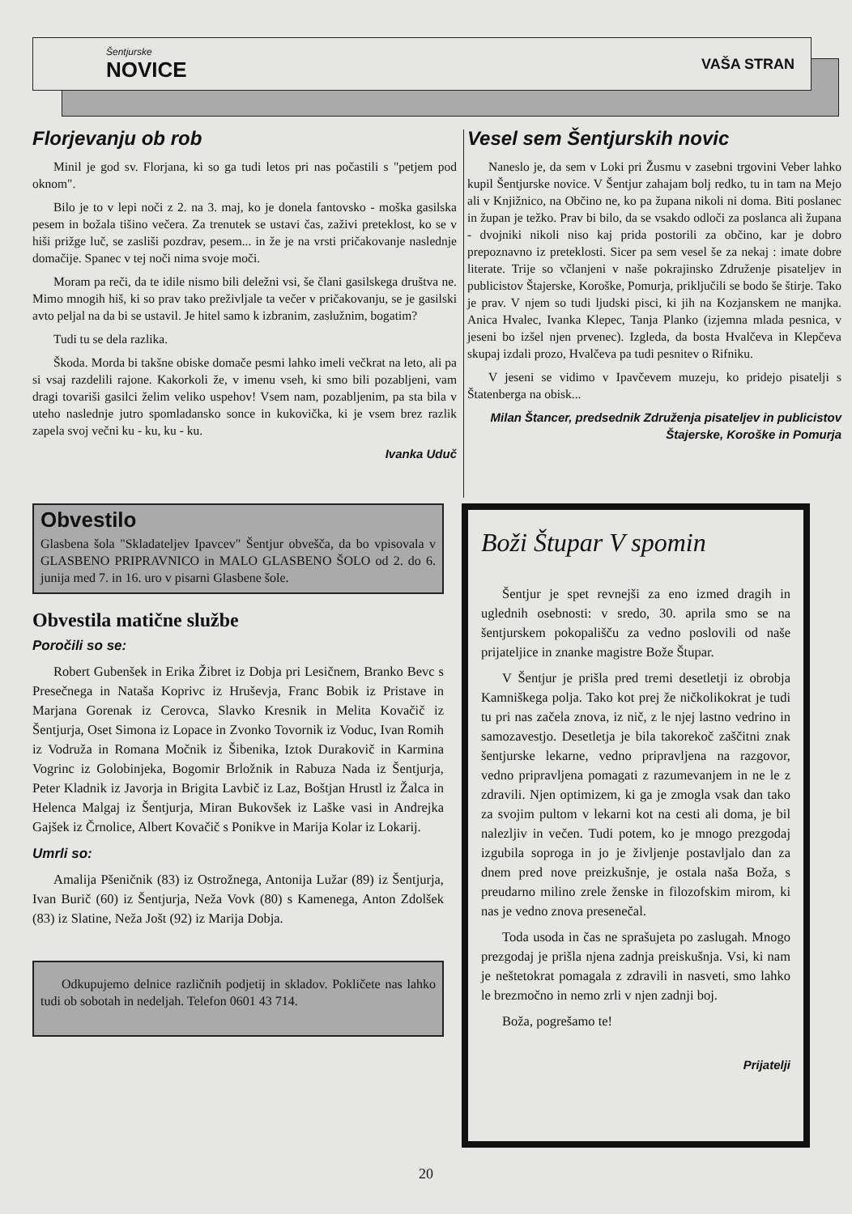Šentjurske
NOVICE
VAŠA STRAN
Florjevanju ob rob
Minil je god sv. Florjana, ki so ga tudi letos pri nas počastili s "petjem pod oknom".
Bilo je to v lepi noči z 2. na 3. maj, ko je donela fantovsko - moška gasilska pesem in božala tišino večera. Za trenutek se ustavi čas, zaživi preteklost, ko se v hiši prižge luč, se zasliši pozdrav, pesem... in že je na vrsti pričakovanje naslednje domačije. Spanec v tej noči nima svoje moči.
Moram pa reči, da te idile nismo bili deležni vsi, še člani gasilskega društva ne. Mimo mnogih hiš, ki so prav tako preživljale ta večer v pričakovanju, se je gasilski avto peljal na da bi se ustavil. Je hitel samo k izbranim, zaslužnim, bogatim?
Tudi tu se dela razlika.
Škoda. Morda bi takšne obiske domače pesmi lahko imeli večkrat na leto, ali pa si vsaj razdelili rajone. Kakorkoli že, v imenu vseh, ki smo bili pozabljeni, vam dragi tovariši gasilci želim veliko uspehov! Vsem nam, pozabljenim, pa sta bila v uteho naslednje jutro spomladansko sonce in kukovička, ki je vsem brez razlik zapela svoj večni ku - ku, ku - ku.
Ivanka Uduč
Vesel sem Šentjurskih novic
Naneslo je, da sem v Loki pri Žusmu v zasebni trgovini Veber lahko kupil Šentjurske novice. V Šentjur zahajam bolj redko, tu in tam na Mejo ali v Knjižnico, na Občino ne, ko pa župana nikoli ni doma. Biti poslanec in župan je težko. Prav bi bilo, da se vsakdo odloči za poslanca ali župana - dvojniki nikoli niso kaj prida postorili za občino, kar je dobro prepoznavno iz preteklosti. Sicer pa sem vesel še za nekaj : imate dobre literate. Trije so včlanjeni v naše pokrajinsko Združenje pisateljev in publicistov Štajerske, Koroške, Pomurja, priključili se bodo še štirje. Tako je prav. V njem so tudi ljudski pisci, ki jih na Kozjanskem ne manjka. Anica Hvalec, Ivanka Klepec, Tanja Planko (izjemna mlada pesnica, v jeseni bo izšel njen prvenec). Izgleda, da bosta Hvalčeva in Klepčeva skupaj izdali prozo, Hvalčeva pa tudi pesnitev o Rifniku.
V jeseni se vidimo v Ipavčevem muzeju, ko pridejo pisatelji s Štatenberga na obisk...
Milan Štancer, predsednik Združenja pisateljev in publicistov Štajerske, Koroške in Pomurja
Obvestilo
Glasbena šola "Skladateljev Ipavcev" Šentjur obvešča, da bo vpisovala v GLASBENO PRIPRAVNICO in MALO GLASBENO ŠOLO od 2. do 6. junija med 7. in 16. uro v pisarni Glasbene šole.
Obvestila matične službe
Poročili so se:
Robert Gubenšek in Erika Žibret iz Dobja pri Lesičnem, Branko Bevc s Presečnega in Nataša Koprivc iz Hruševja, Franc Bobik iz Pristave in Marjana Gorenak iz Cerovca, Slavko Kresnik in Melita Kovačič iz Šentjurja, Oset Simona iz Lopace in Zvonko Tovornik iz Voduc, Ivan Romih iz Vodruža in Romana Močnik iz Šibenika, Iztok Durakovič in Karmina Vogrinc iz Golobinjeka, Bogomir Brložnik in Rabuza Nada iz Šentjurja, Peter Kladnik iz Javorja in Brigita Lavbič iz Laz, Boštjan Hrustl iz Žalca in Helenca Malgaj iz Šentjurja, Miran Bukovšek iz Laške vasi in Andrejka Gajšek iz Črnolice, Albert Kovačič s Ponikve in Marija Kolar iz Lokarij.
Umrli so:
Amalija Pšeničnik (83) iz Ostrožnega, Antonija Lužar (89) iz Šentjurja, Ivan Burič (60) iz Šentjurja, Neža Vovk (80) s Kamenega, Anton Zdolšek (83) iz Slatine, Neža Jošt (92) iz Marija Dobja.
Odkupujemo delnice različnih podjetij in skladov. Pokličete nas lahko tudi ob sobotah in nedeljah. Telefon 0601 43 714.
Boži Štupar V spomin
Šentjur je spet revnejši za eno izmed dragih in uglednih osebnosti: v sredo, 30. aprila smo se na šentjurskem pokopališču za vedno poslovili od naše prijateljice in znanke magistre Bože Štupar.
V Šentjur je prišla pred tremi desetletji iz obrobja Kamniškega polja. Tako kot prej že ničkolikokrat je tudi tu pri nas začela znova, iz nič, z le njej lastno vedrino in samozavestjo. Desetletja je bila takorekoč zaščitni znak šentjurske lekarne, vedno pripravljena na razgovor, vedno pripravljena pomagati z razumevanjem in ne le z zdravili. Njen optimizem, ki ga je zmogla vsak dan tako za svojim pultom v lekarni kot na cesti ali doma, je bil nalezljiv in večen. Tudi potem, ko je mnogo prezgodaj izgubila soproga in jo je življenje postavljalo dan za dnem pred nove preizkušnje, je ostala naša Boža, s preudarno milino zrele ženske in filozofskim mirom, ki nas je vedno znova presenečal.
Toda usoda in čas ne sprašujeta po zaslugah. Mnogo prezgodaj je prišla njena zadnja preiskušnja. Vsi, ki nam je neštetokrat pomagala z zdravili in nasveti, smo lahko le brezmočno in nemo zrli v njen zadnji boj.
Boža, pogrešamo te!
Prijatelji
20